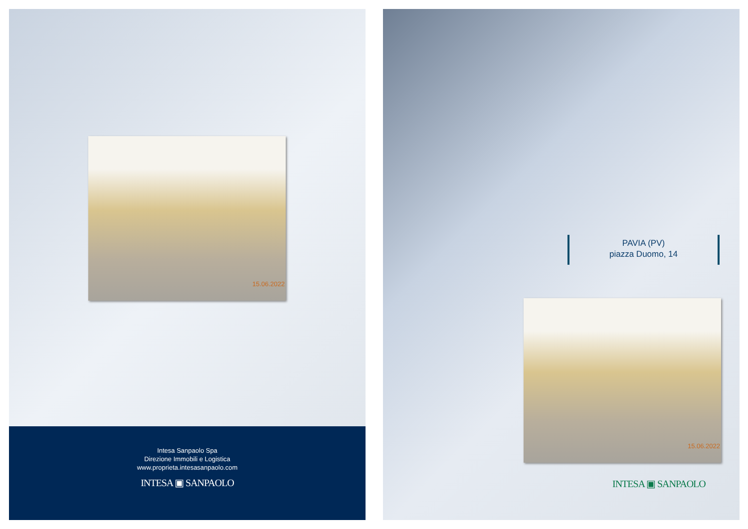15.06.2022
Intesa Sanpaolo Spa
Direzione Immobili e Logistica
www.proprieta.intesasanpaolo.com
INTESA ▣ SANPAOLO
PAVIA (PV)
piazza Duomo, 14
15.06.2022
INTESA ▣ SANPAOLO